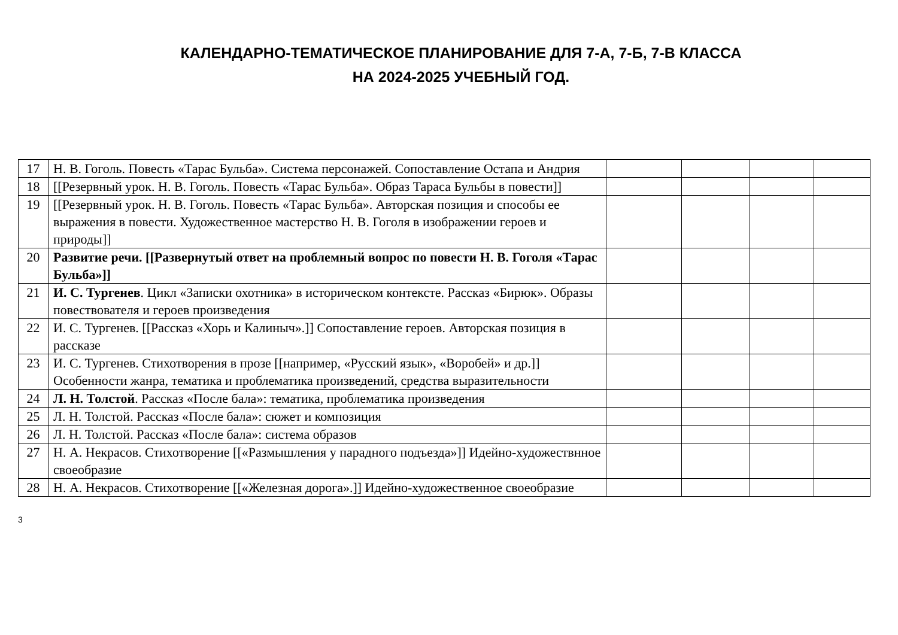КАЛЕНДАРНО-ТЕМАТИЧЕСКОЕ ПЛАНИРОВАНИЕ ДЛЯ 7-А, 7-Б, 7-В КЛАССА
НА 2024-2025 УЧЕБНЫЙ ГОД.
| 17 | Н. В. Гоголь. Повесть «Тарас Бульба». Система персонажей. Сопоставление Остапа и Андрия | | | | |
| 18 | [[Резервный урок. Н. В. Гоголь. Повесть «Тарас Бульба». Образ Тараса Бульбы в повести]] | | | | |
| 19 | [[Резервный урок. Н. В. Гоголь. Повесть «Тарас Бульба». Авторская позиция и способы ее выражения в повести. Художественное мастерство Н. В. Гоголя в изображении героев и природы]] | | | | |
| 20 | Развитие речи. [[Развернутый ответ на проблемный вопрос по повести Н. В. Гоголя «Тарас Бульба»]] | | | | |
| 21 | И. С. Тургенев . Цикл «Записки охотника» в историческом контексте. Рассказ «Бирюк». Образы повествователя и героев произведения | | | | |
| 22 | И. С. Тургенев. [[Рассказ «Хорь и Калиныч».]] Сопоставление героев. Авторская позиция в рассказе | | | | |
| 23 | И. С. Тургенев. Стихотворения в прозе [[например, «Русский язык», «Воробей» и др.]] Особенности жанра, тематика и проблематика произведений, средства выразительности | | | | |
| 24 | Л. Н. Толстой . Рассказ «После бала»: тематика, проблематика произведения | | | | |
| 25 | Л. Н. Толстой. Рассказ «После бала»: сюжет и композиция | | | | |
| 26 | Л. Н. Толстой. Рассказ «После бала»: система образов | | | | |
| 27 | Н. А. Некрасов. Стихотворение [[«Размышления у парадного подъезда»]] Идейно-художествнное своеобразие | | | | |
| 28 | Н. А. Некрасов. Стихотворение [[«Железная дорога».]] Идейно-художественное своеобразие | | | | |
3